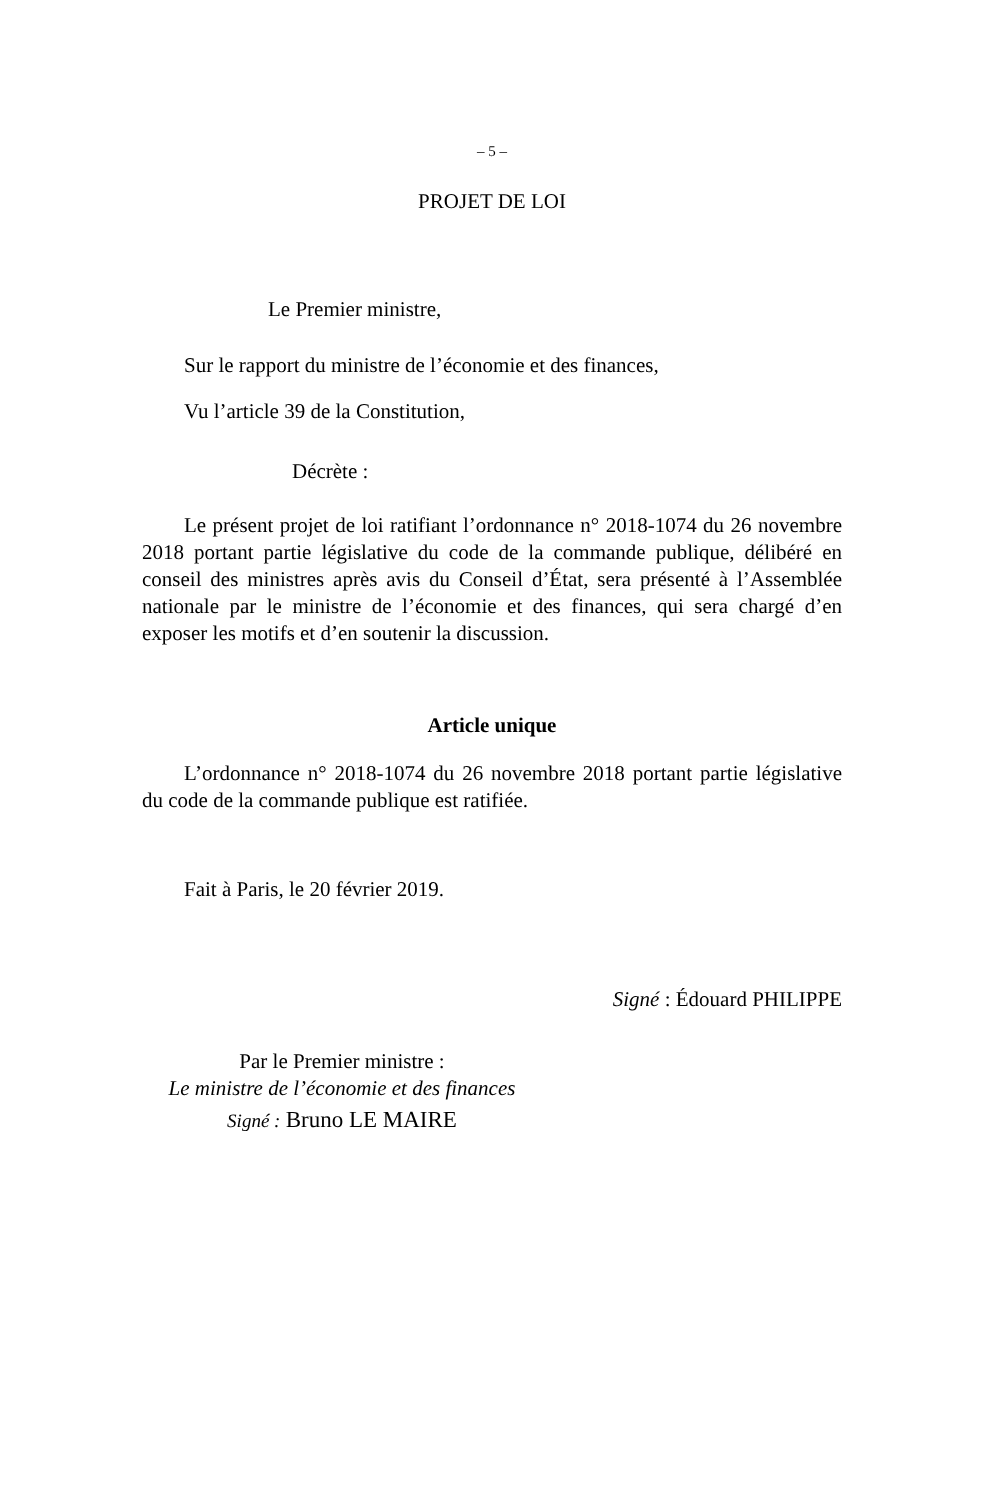– 5 –
PROJET DE LOI
Le Premier ministre,
Sur le rapport du ministre de l’économie et des finances,
Vu l’article 39 de la Constitution,
Décrète :
Le présent projet de loi ratifiant l’ordonnance n° 2018-1074 du 26 novembre 2018 portant partie législative du code de la commande publique, délibéré en conseil des ministres après avis du Conseil d’État, sera présenté à l’Assemblée nationale par le ministre de l’économie et des finances, qui sera chargé d’en exposer les motifs et d’en soutenir la discussion.
Article unique
L’ordonnance n° 2018-1074 du 26 novembre 2018 portant partie législative du code de la commande publique est ratifiée.
Fait à Paris, le 20 février 2019.
Signé : Édouard PHILIPPE
Par le Premier ministre :
Le ministre de l’économie et des finances
Signé : Bruno LE MAIRE